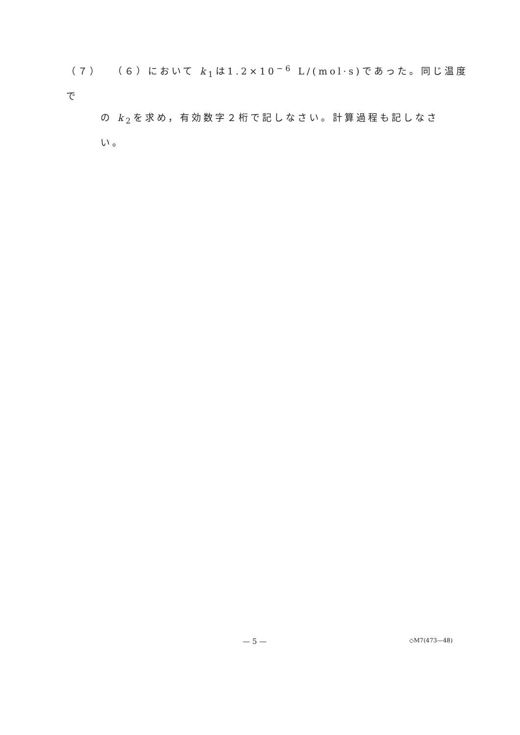（７） （６）において k<sub>1</sub>は1.2×10<sup>−6</sup> L/(mol·s)であった。同じ温度で
の k<sub>2</sub>を求め，有効数字２桁で記しなさい。計算過程も記しなさ
い。
— 5 — ◇M7(473—48)